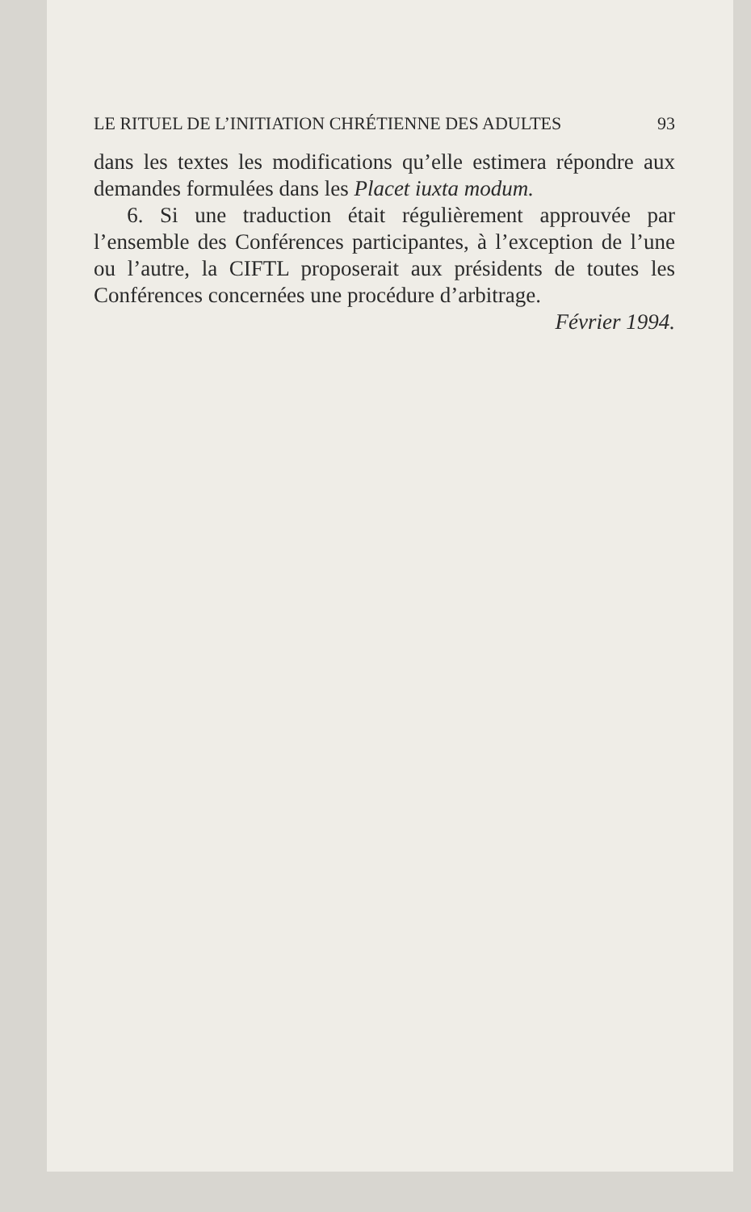LE RITUEL DE L’INITIATION CHRÉTIENNE DES ADULTES 93
dans les textes les modifications qu’elle estimera répondre aux demandes formulées dans les Placet iuxta modum.
6. Si une traduction était régulièrement approuvée par l’ensemble des Conférences participantes, à l’exception de l’une ou l’autre, la CIFTL proposerait aux présidents de toutes les Conférences concernées une procédure d’arbitrage.
Février 1994.